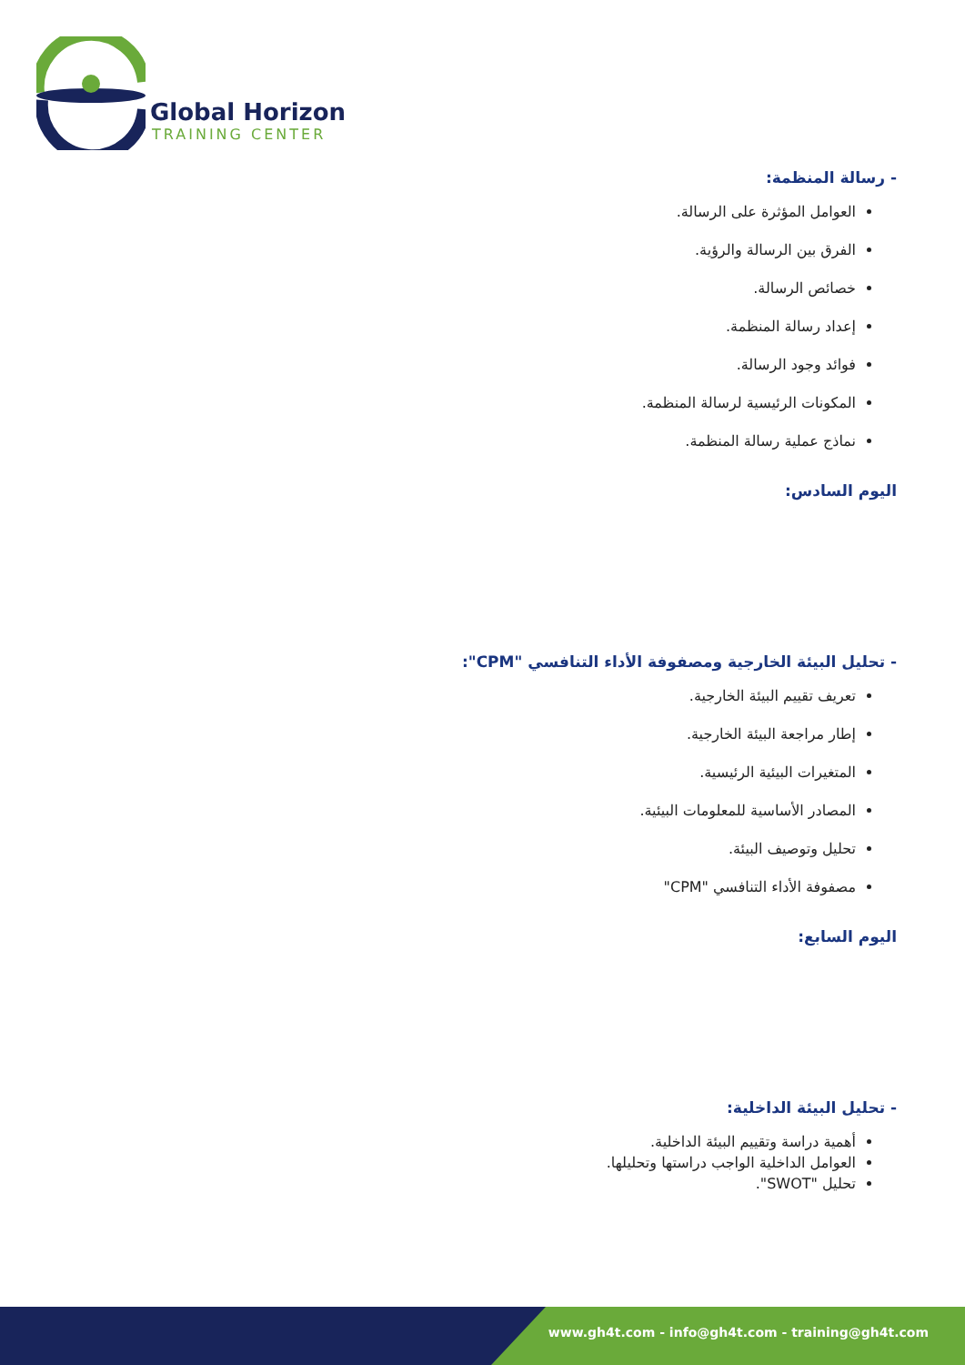Global Horizon
TRAINING CENTER
- رسالة المنظمة:
العوامل المؤثرة على الرسالة.
الفرق بين الرسالة والرؤية.
خصائص الرسالة.
إعداد رسالة المنظمة.
فوائد وجود الرسالة.
المكونات الرئيسية لرسالة المنظمة.
نماذج عملية رسالة المنظمة.
اليوم السادس:
- تحليل البيئة الخارجية ومصفوفة الأداء التنافسي "CPM":
تعريف تقييم البيئة الخارجية.
إطار مراجعة البيئة الخارجية.
المتغيرات البيئية الرئيسية.
المصادر الأساسية للمعلومات البيئية.
تحليل وتوصيف البيئة.
مصفوفة الأداء التنافسي "CPM"
اليوم السابع:
- تحليل البيئة الداخلية:
أهمية دراسة وتقييم البيئة الداخلية.
العوامل الداخلية الواجب دراستها وتحليلها.
تحليل "SWOT".
www.gh4t.com - info@gh4t.com - training@gh4t.com